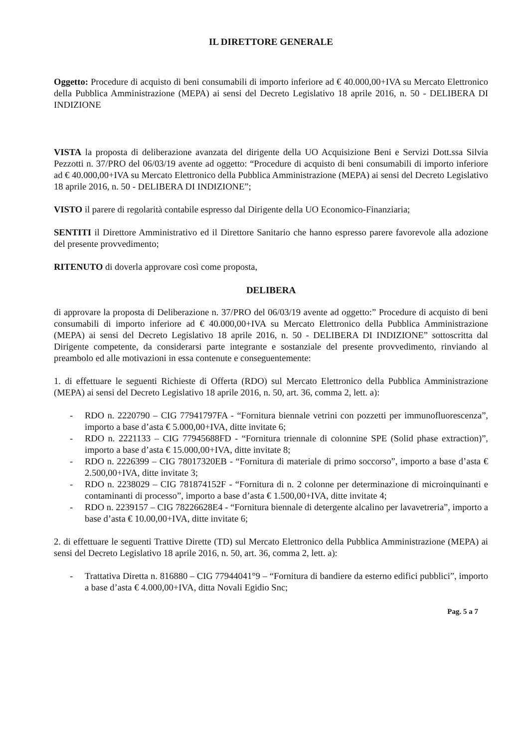IL DIRETTORE GENERALE
Oggetto: Procedure di acquisto di beni consumabili di importo inferiore ad € 40.000,00+IVA su Mercato Elettronico della Pubblica Amministrazione (MEPA) ai sensi del Decreto Legislativo 18 aprile 2016, n. 50 - DELIBERA DI INDIZIONE
VISTA la proposta di deliberazione avanzata del dirigente della UO Acquisizione Beni e Servizi Dott.ssa Silvia Pezzotti n. 37/PRO del 06/03/19 avente ad oggetto: “Procedure di acquisto di beni consumabili di importo inferiore ad € 40.000,00+IVA su Mercato Elettronico della Pubblica Amministrazione (MEPA) ai sensi del Decreto Legislativo 18 aprile 2016, n. 50 - DELIBERA DI INDIZIONE”;
VISTO il parere di regolarità contabile espresso dal Dirigente della UO Economico-Finanziaria;
SENTITI il Direttore Amministrativo ed il Direttore Sanitario che hanno espresso parere favorevole alla adozione del presente provvedimento;
RITENUTO di doverla approvare così come proposta,
DELIBERA
di approvare la proposta di Deliberazione n. 37/PRO del 06/03/19 avente ad oggetto:” Procedure di acquisto di beni consumabili di importo inferiore ad € 40.000,00+IVA su Mercato Elettronico della Pubblica Amministrazione (MEPA) ai sensi del Decreto Legislativo 18 aprile 2016, n. 50 - DELIBERA DI INDIZIONE” sottoscritta dal Dirigente competente, da considerarsi parte integrante e sostanziale del presente provvedimento, rinviando al preambolo ed alle motivazioni in essa contenute e conseguentemente:
1. di effettuare le seguenti Richieste di Offerta (RDO) sul Mercato Elettronico della Pubblica Amministrazione (MEPA) ai sensi del Decreto Legislativo 18 aprile 2016, n. 50, art. 36, comma 2, lett. a):
- RDO n. 2220790 – CIG 77941797FA - “Fornitura biennale vetrini con pozzetti per immunofluorescenza”, importo a base d’asta € 5.000,00+IVA, ditte invitate 6;
- RDO n. 2221133 – CIG 77945688FD - “Fornitura triennale di colonnine SPE (Solid phase extraction)”, importo a base d’asta € 15.000,00+IVA, ditte invitate 8;
- RDO n. 2226399 – CIG 78017320EB - “Fornitura di materiale di primo soccorso”, importo a base d’asta € 2.500,00+IVA, ditte invitate 3;
- RDO n. 2238029 – CIG 781874152F - “Fornitura di n. 2 colonne per determinazione di microinquinanti e contaminanti di processo”, importo a base d’asta € 1.500,00+IVA, ditte invitate 4;
- RDO n. 2239157 – CIG 78226628E4 - “Fornitura biennale di detergente alcalino per lavavetreria”, importo a base d’asta € 10.00,00+IVA, ditte invitate 6;
2. di effettuare le seguenti Trattive Dirette (TD) sul Mercato Elettronico della Pubblica Amministrazione (MEPA) ai sensi del Decreto Legislativo 18 aprile 2016, n. 50, art. 36, comma 2, lett. a):
- Trattativa Diretta n. 816880 – CIG 77944041°9 – “Fornitura di bandiere da esterno edifici pubblici”, importo a base d’asta € 4.000,00+IVA, ditta Novali Egidio Snc;
Pag. 5 a 7